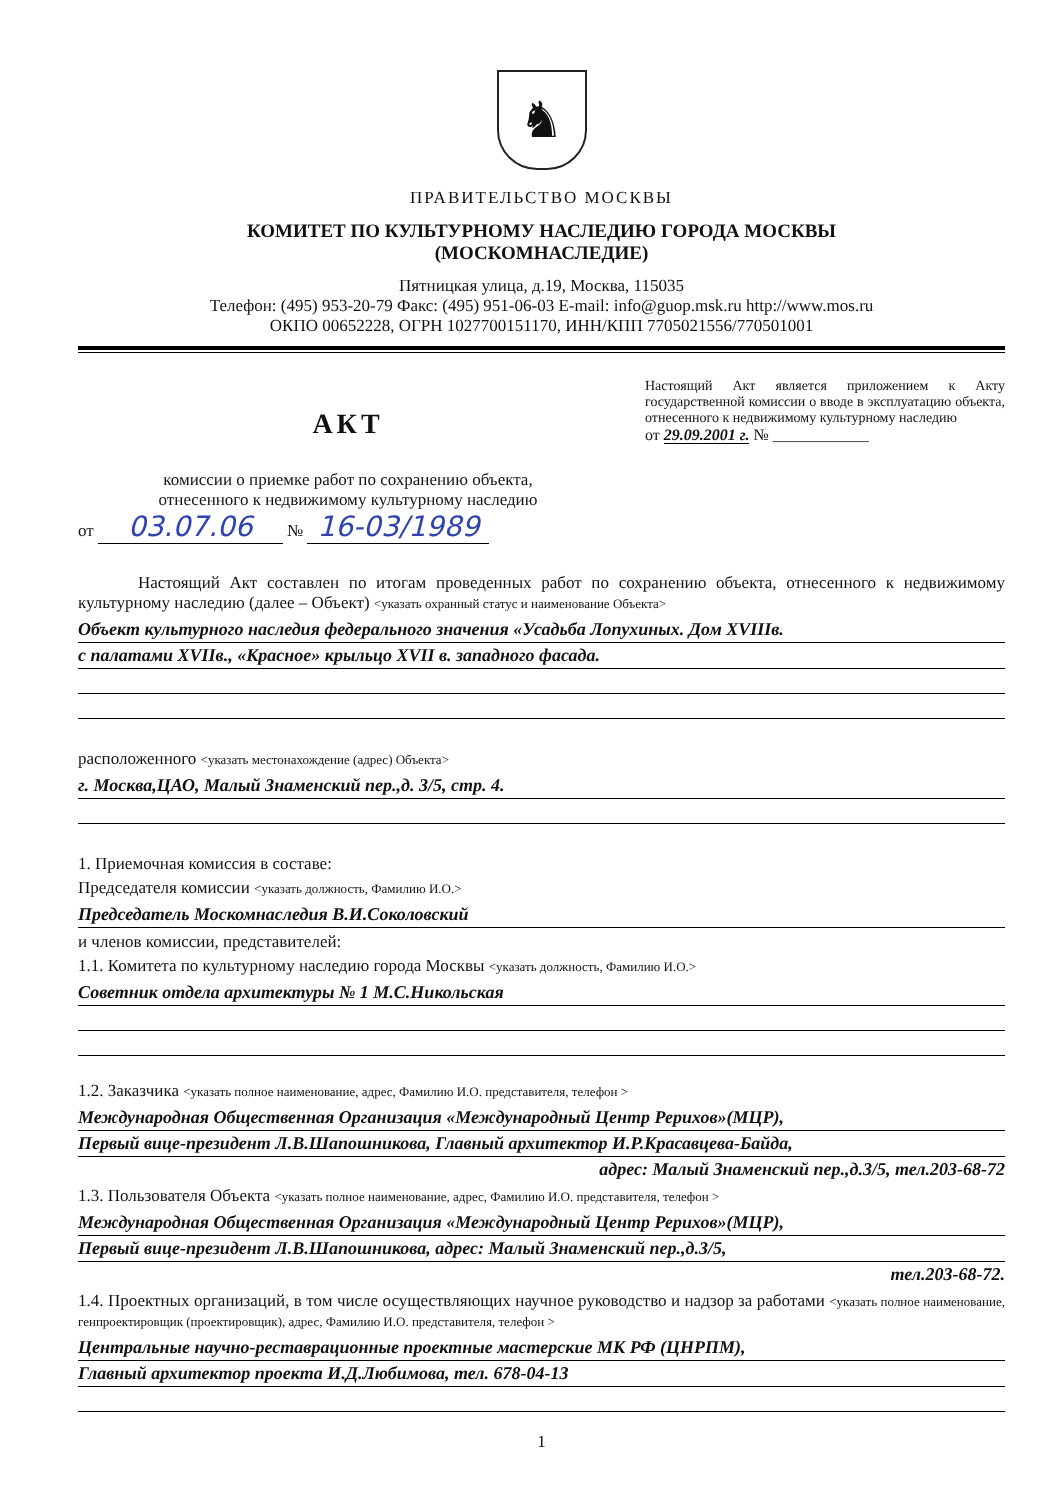♞
ПРАВИТЕЛЬСТВО МОСКВЫ
КОМИТЕТ ПО КУЛЬТУРНОМУ НАСЛЕДИЮ ГОРОДА МОСКВЫ
(МОСКОМНАСЛЕДИЕ)
Пятницкая улица, д.19, Москва, 115035
Телефон: (495) 953-20-79 Факс: (495) 951-06-03 E-mail: info@guop.msk.ru http://www.mos.ru
ОКПО 00652228, ОГРН 1027700151170, ИНН/КПП 7705021556/770501001
АКТ
комиссии о приемке работ по сохранению объекта,
отнесенного к недвижимому культурному наследию
от 03.07.06 № 16-03/1989
Настоящий Акт является приложением к Акту государственной комиссии о вводе в эксплуатацию объекта, отнесенного к недвижимому культурному наследию
от 29.09.2001 г. № ____________
Настоящий Акт составлен по итогам проведенных работ по сохранению объекта, отнесенного к недвижимому культурному наследию (далее – Объект) <указать охранный статус и наименование Объекта>
Объект культурного наследия федерального значения «Усадьба Лопухиных. Дом XVIIIв.
с палатами XVIIв., «Красное» крыльцо XVII в. западного фасада.
расположенного <указать местонахождение (адрес) Объекта>
г. Москва,ЦАО, Малый Знаменский пер.,д. 3/5, стр. 4.
1. Приемочная комиссия в составе:
Председателя комиссии <указать должность, Фамилию И.О.>
Председатель Москомнаследия В.И.Соколовский
и членов комиссии, представителей:
1.1. Комитета по культурному наследию города Москвы <указать должность, Фамилию И.О.>
Советник отдела архитектуры № 1 М.С.Никольская
1.2. Заказчика <указать полное наименование, адрес, Фамилию И.О. представителя, телефон >
Международная Общественная Организация «Международный Центр Рерихов»(МЦР),
Первый вице-президент Л.В.Шапошникова, Главный архитектор И.Р.Красавцева-Байда,
адрес: Малый Знаменский пер.,д.3/5, тел.203-68-72
1.3. Пользователя Объекта <указать полное наименование, адрес, Фамилию И.О. представителя, телефон >
Международная Общественная Организация «Международный Центр Рерихов»(МЦР),
Первый вице-президент Л.В.Шапошникова, адрес: Малый Знаменский пер.,д.3/5,
тел.203-68-72.
1.4. Проектных организаций, в том числе осуществляющих научное руководство и надзор за работами <указать полное наименование, генпроектировщик (проектировщик), адрес, Фамилию И.О. представителя, телефон >
Центральные научно-реставрационные проектные мастерские МК РФ (ЦНРПМ),
Главный архитектор проекта И.Д.Любимова, тел. 678-04-13
1